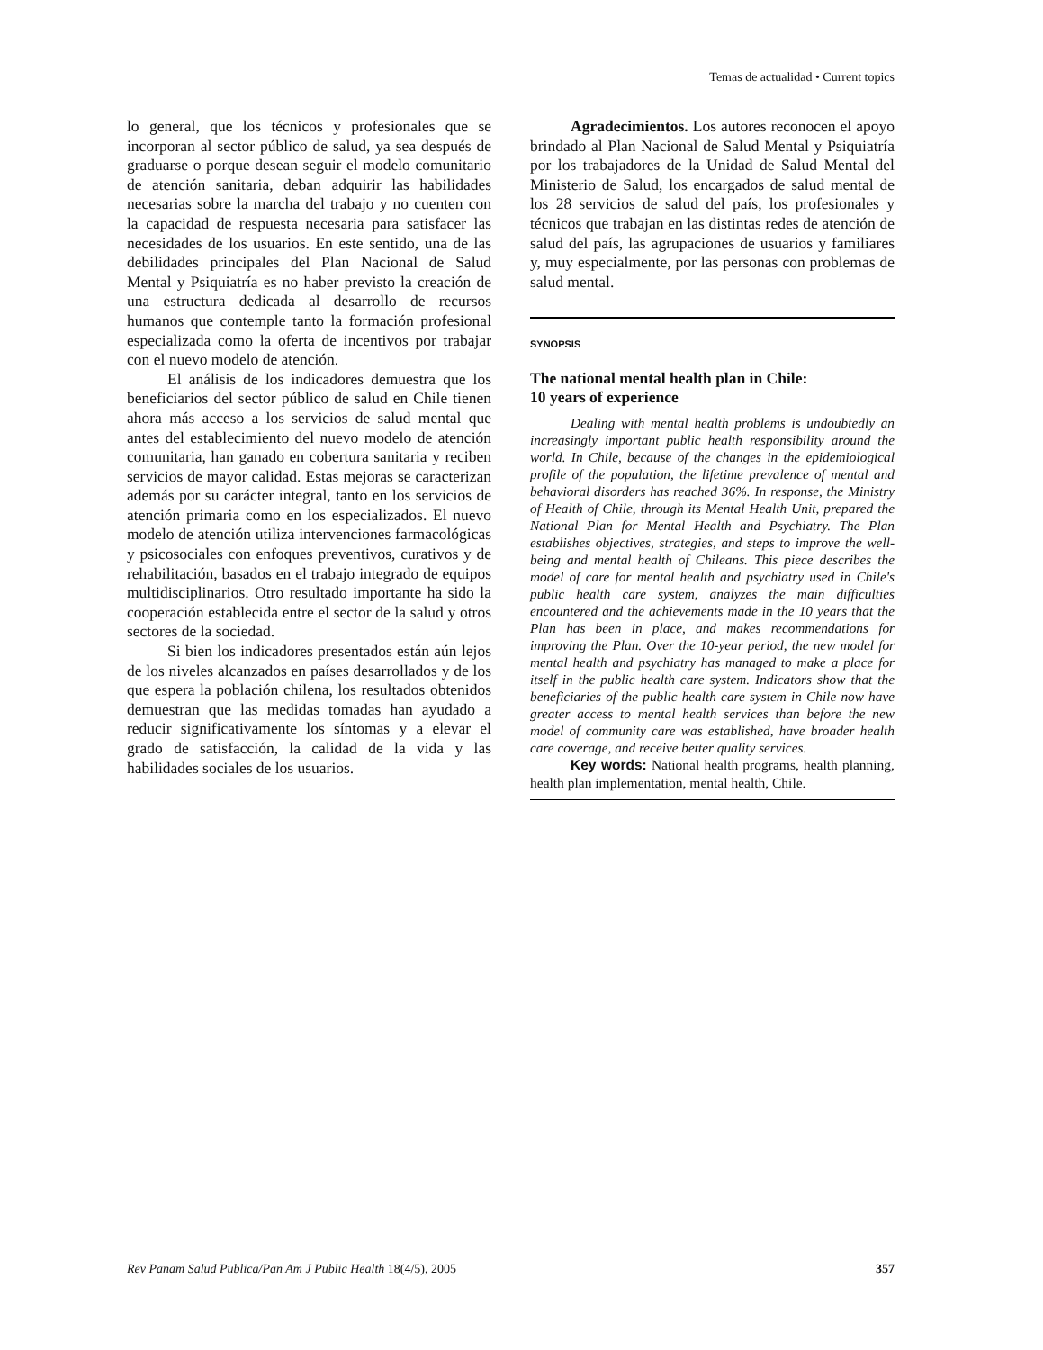Temas de actualidad • Current topics
lo general, que los técnicos y profesionales que se incorporan al sector público de salud, ya sea después de graduarse o porque desean seguir el modelo comunitario de atención sanitaria, deban adquirir las habilidades necesarias sobre la marcha del trabajo y no cuenten con la capacidad de respuesta necesaria para satisfacer las necesidades de los usuarios. En este sentido, una de las debilidades principales del Plan Nacional de Salud Mental y Psiquiatría es no haber previsto la creación de una estructura dedicada al desarrollo de recursos humanos que contemple tanto la formación profesional especializada como la oferta de incentivos por trabajar con el nuevo modelo de atención.
El análisis de los indicadores demuestra que los beneficiarios del sector público de salud en Chile tienen ahora más acceso a los servicios de salud mental que antes del establecimiento del nuevo modelo de atención comunitaria, han ganado en cobertura sanitaria y reciben servicios de mayor calidad. Estas mejoras se caracterizan además por su carácter integral, tanto en los servicios de atención primaria como en los especializados. El nuevo modelo de atención utiliza intervenciones farmacológicas y psicosociales con enfoques preventivos, curativos y de rehabilitación, basados en el trabajo integrado de equipos multidisciplinarios. Otro resultado importante ha sido la cooperación establecida entre el sector de la salud y otros sectores de la sociedad.
Si bien los indicadores presentados están aún lejos de los niveles alcanzados en países desarrollados y de los que espera la población chilena, los resultados obtenidos demuestran que las medidas tomadas han ayudado a reducir significativamente los síntomas y a elevar el grado de satisfacción, la calidad de la vida y las habilidades sociales de los usuarios.
Agradecimientos. Los autores reconocen el apoyo brindado al Plan Nacional de Salud Mental y Psiquiatría por los trabajadores de la Unidad de Salud Mental del Ministerio de Salud, los encargados de salud mental de los 28 servicios de salud del país, los profesionales y técnicos que trabajan en las distintas redes de atención de salud del país, las agrupaciones de usuarios y familiares y, muy especialmente, por las personas con problemas de salud mental.
SYNOPSIS
The national mental health plan in Chile:
10 years of experience
Dealing with mental health problems is undoubtedly an increasingly important public health responsibility around the world. In Chile, because of the changes in the epidemiological profile of the population, the lifetime prevalence of mental and behavioral disorders has reached 36%. In response, the Ministry of Health of Chile, through its Mental Health Unit, prepared the National Plan for Mental Health and Psychiatry. The Plan establishes objectives, strategies, and steps to improve the well-being and mental health of Chileans. This piece describes the model of care for mental health and psychiatry used in Chile's public health care system, analyzes the main difficulties encountered and the achievements made in the 10 years that the Plan has been in place, and makes recommendations for improving the Plan. Over the 10-year period, the new model for mental health and psychiatry has managed to make a place for itself in the public health care system. Indicators show that the beneficiaries of the public health care system in Chile now have greater access to mental health services than before the new model of community care was established, have broader health care coverage, and receive better quality services.
Key words: National health programs, health planning, health plan implementation, mental health, Chile.
Rev Panam Salud Publica/Pan Am J Public Health 18(4/5), 2005 357